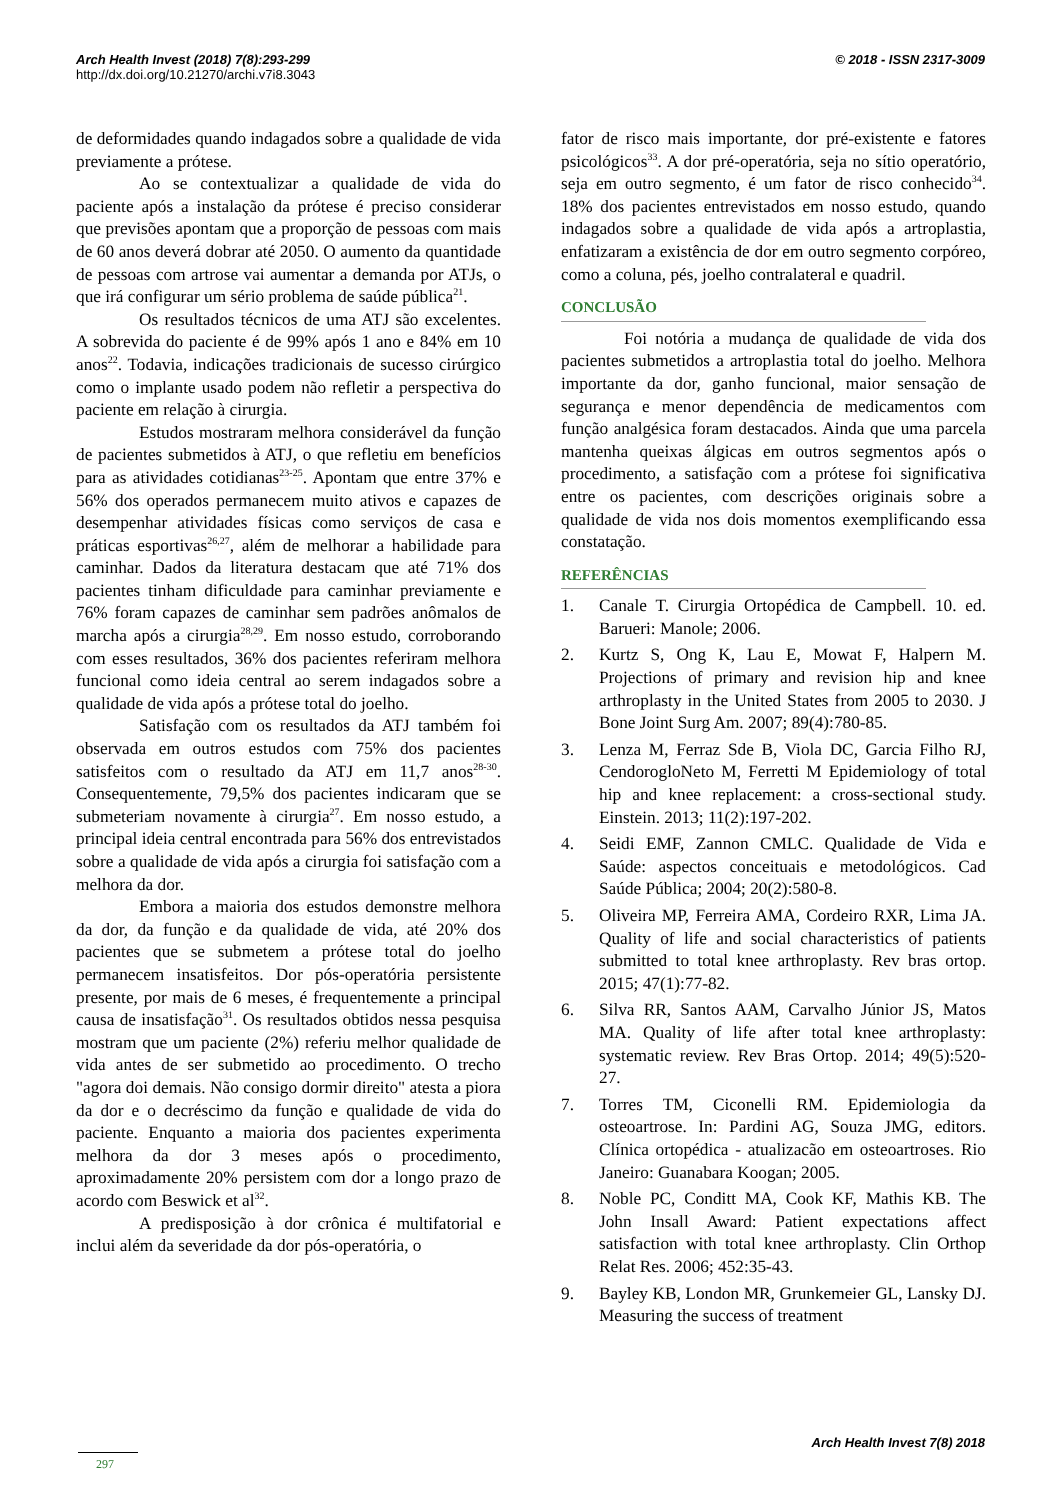Arch Health Invest (2018) 7(8):293-299
http://dx.doi.org/10.21270/archi.v7i8.3043
© 2018 - ISSN 2317-3009
de deformidades quando indagados sobre a qualidade de vida previamente a prótese.
Ao se contextualizar a qualidade de vida do paciente após a instalação da prótese é preciso considerar que previsões apontam que a proporção de pessoas com mais de 60 anos deverá dobrar até 2050. O aumento da quantidade de pessoas com artrose vai aumentar a demanda por ATJs, o que irá configurar um sério problema de saúde pública<sup>21</sup>.
Os resultados técnicos de uma ATJ são excelentes. A sobrevida do paciente é de 99% após 1 ano e 84% em 10 anos<sup>22</sup>. Todavia, indicações tradicionais de sucesso cirúrgico como o implante usado podem não refletir a perspectiva do paciente em relação à cirurgia.
Estudos mostraram melhora considerável da função de pacientes submetidos à ATJ, o que refletiu em benefícios para as atividades cotidianas<sup>23-25</sup>. Apontam que entre 37% e 56% dos operados permanecem muito ativos e capazes de desempenhar atividades físicas como serviços de casa e práticas esportivas<sup>26,27</sup>, além de melhorar a habilidade para caminhar. Dados da literatura destacam que até 71% dos pacientes tinham dificuldade para caminhar previamente e 76% foram capazes de caminhar sem padrões anômalos de marcha após a cirurgia<sup>28,29</sup>. Em nosso estudo, corroborando com esses resultados, 36% dos pacientes referiram melhora funcional como ideia central ao serem indagados sobre a qualidade de vida após a prótese total do joelho.
Satisfação com os resultados da ATJ também foi observada em outros estudos com 75% dos pacientes satisfeitos com o resultado da ATJ em 11,7 anos<sup>28-30</sup>. Consequentemente, 79,5% dos pacientes indicaram que se submeteriam novamente à cirurgia<sup>27</sup>. Em nosso estudo, a principal ideia central encontrada para 56% dos entrevistados sobre a qualidade de vida após a cirurgia foi satisfação com a melhora da dor.
Embora a maioria dos estudos demonstre melhora da dor, da função e da qualidade de vida, até 20% dos pacientes que se submetem a prótese total do joelho permanecem insatisfeitos. Dor pós-operatória persistente presente, por mais de 6 meses, é frequentemente a principal causa de insatisfação<sup>31</sup>. Os resultados obtidos nessa pesquisa mostram que um paciente (2%) referiu melhor qualidade de vida antes de ser submetido ao procedimento. O trecho "agora doi demais. Não consigo dormir direito" atesta a piora da dor e o decréscimo da função e qualidade de vida do paciente. Enquanto a maioria dos pacientes experimenta melhora da dor 3 meses após o procedimento, aproximadamente 20% persistem com dor a longo prazo de acordo com Beswick et al<sup>32</sup>.
A predisposição à dor crônica é multifatorial e inclui além da severidade da dor pós-operatória, o
fator de risco mais importante, dor pré-existente e fatores psicológicos<sup>33</sup>. A dor pré-operatória, seja no sítio operatório, seja em outro segmento, é um fator de risco conhecido<sup>34</sup>. 18% dos pacientes entrevistados em nosso estudo, quando indagados sobre a qualidade de vida após a artroplastia, enfatizaram a existência de dor em outro segmento corpóreo, como a coluna, pés, joelho contralateral e quadril.
CONCLUSÃO
Foi notória a mudança de qualidade de vida dos pacientes submetidos a artroplastia total do joelho. Melhora importante da dor, ganho funcional, maior sensação de segurança e menor dependência de medicamentos com função analgésica foram destacados. Ainda que uma parcela mantenha queixas álgicas em outros segmentos após o procedimento, a satisfação com a prótese foi significativa entre os pacientes, com descrições originais sobre a qualidade de vida nos dois momentos exemplificando essa constatação.
REFERÊNCIAS
1. Canale T. Cirurgia Ortopédica de Campbell. 10. ed. Barueri: Manole; 2006.
2. Kurtz S, Ong K, Lau E, Mowat F, Halpern M. Projections of primary and revision hip and knee arthroplasty in the United States from 2005 to 2030. J Bone Joint Surg Am. 2007; 89(4):780-85.
3. Lenza M, Ferraz Sde B, Viola DC, Garcia Filho RJ, CendorogloNeto M, Ferretti M Epidemiology of total hip and knee replacement: a cross-sectional study. Einstein. 2013; 11(2):197-202.
4. Seidi EMF, Zannon CMLC. Qualidade de Vida e Saúde: aspectos conceituais e metodológicos. Cad Saúde Pública; 2004; 20(2):580-8.
5. Oliveira MP, Ferreira AMA, Cordeiro RXR, Lima JA. Quality of life and social characteristics of patients submitted to total knee arthroplasty. Rev bras ortop. 2015; 47(1):77-82.
6. Silva RR, Santos AAM, Carvalho Júnior JS, Matos MA. Quality of life after total knee arthroplasty: systematic review. Rev Bras Ortop. 2014; 49(5):520-27.
7. Torres TM, Ciconelli RM. Epidemiologia da osteoartrose. In: Pardini AG, Souza JMG, editors. Clínica ortopédica - atualizacão em osteoartroses. Rio Janeiro: Guanabara Koogan; 2005.
8. Noble PC, Conditt MA, Cook KF, Mathis KB. The John Insall Award: Patient expectations affect satisfaction with total knee arthroplasty. Clin Orthop Relat Res. 2006; 452:35-43.
9. Bayley KB, London MR, Grunkemeier GL, Lansky DJ. Measuring the success of treatment
Arch Health Invest 7(8) 2018
297